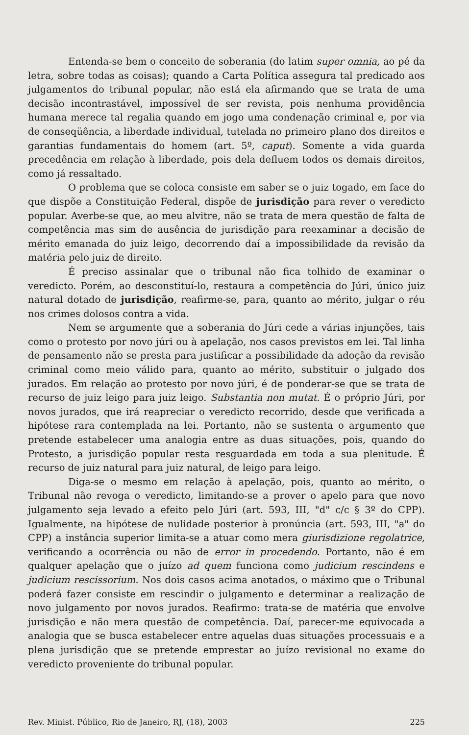Entenda-se bem o conceito de soberania (do latim super omnia, ao pé da letra, sobre todas as coisas); quando a Carta Política assegura tal predicado aos julgamentos do tribunal popular, não está ela afirmando que se trata de uma decisão incontrastável, impossível de ser revista, pois nenhuma providência humana merece tal regalia quando em jogo uma condenação criminal e, por via de conseqüência, a liberdade individual, tutelada no primeiro plano dos direitos e garantias fundamentais do homem (art. 5º, caput). Somente a vida guarda precedência em relação à liberdade, pois dela defluem todos os demais direitos, como já ressaltado.
O problema que se coloca consiste em saber se o juiz togado, em face do que dispõe a Constituição Federal, dispõe de jurisdição para rever o veredicto popular. Averbe-se que, ao meu alvitre, não se trata de mera questão de falta de competência mas sim de ausência de jurisdição para reexaminar a decisão de mérito emanada do juiz leigo, decorrendo daí a impossibilidade da revisão da matéria pelo juiz de direito.
É preciso assinalar que o tribunal não fica tolhido de examinar o veredicto. Porém, ao desconstituí-lo, restaura a competência do Júri, único juiz natural dotado de jurisdição, reafirme-se, para, quanto ao mérito, julgar o réu nos crimes dolosos contra a vida.
Nem se argumente que a soberania do Júri cede a várias injunções, tais como o protesto por novo júri ou à apelação, nos casos previstos em lei. Tal linha de pensamento não se presta para justificar a possibilidade da adoção da revisão criminal como meio válido para, quanto ao mérito, substituir o julgado dos jurados. Em relação ao protesto por novo júri, é de ponderar-se que se trata de recurso de juiz leigo para juiz leigo. Substantia non mutat. É o próprio Júri, por novos jurados, que irá reapreciar o veredicto recorrido, desde que verificada a hipótese rara contemplada na lei. Portanto, não se sustenta o argumento que pretende estabelecer uma analogia entre as duas situações, pois, quando do Protesto, a jurisdição popular resta resguardada em toda a sua plenitude. É recurso de juiz natural para juiz natural, de leigo para leigo.
Diga-se o mesmo em relação à apelação, pois, quanto ao mérito, o Tribunal não revoga o veredicto, limitando-se a prover o apelo para que novo julgamento seja levado a efeito pelo Júri (art. 593, III, "d" c/c § 3º do CPP). Igualmente, na hipótese de nulidade posterior à pronúncia (art. 593, III, "a" do CPP) a instância superior limita-se a atuar como mera giurisdizione regolatrice, verificando a ocorrência ou não de error in procedendo. Portanto, não é em qualquer apelação que o juízo ad quem funciona como judicium rescindens e judicium rescissorium. Nos dois casos acima anotados, o máximo que o Tribunal poderá fazer consiste em rescindir o julgamento e determinar a realização de novo julgamento por novos jurados. Reafirmo: trata-se de matéria que envolve jurisdição e não mera questão de competência. Daí, parecer-me equivocada a analogia que se busca estabelecer entre aquelas duas situações processuais e a plena jurisdição que se pretende emprestar ao juízo revisional no exame do veredicto proveniente do tribunal popular.
Rev. Minist. Público, Rio de Janeiro, RJ, (18), 2003 225